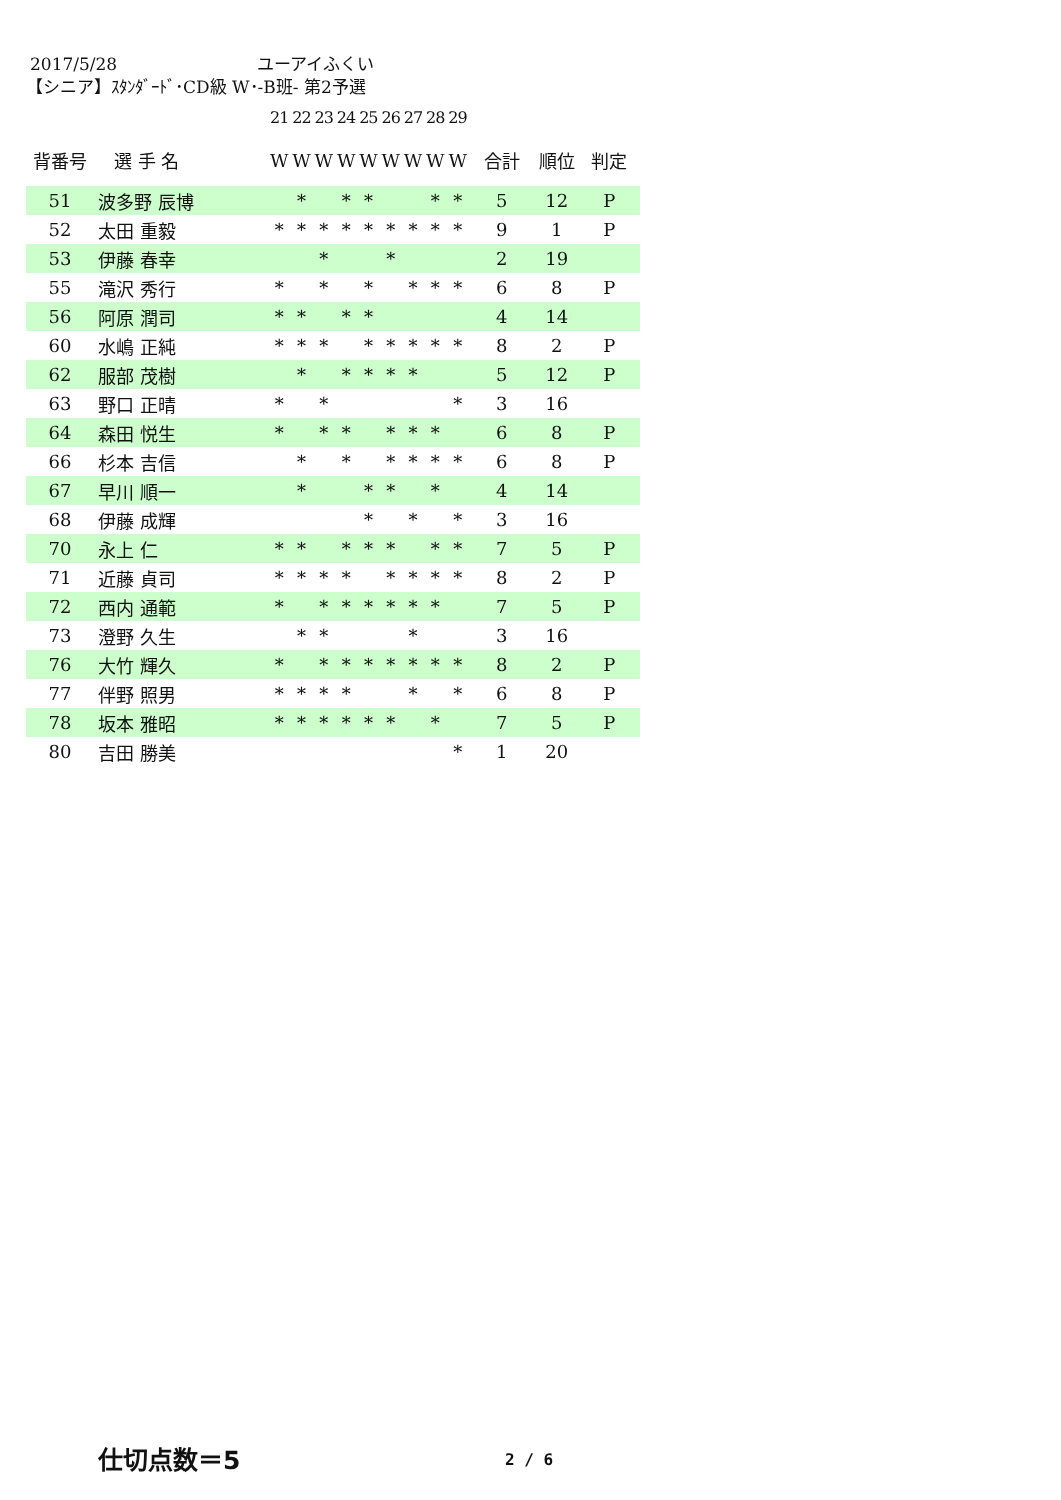2017/5/28 ユーアイふくい
【シニア】ｽﾀﾝﾀﾞｰﾄﾞ･CD級 W･-B班- 第2予選
21 22 23 24 25 26 27 28 29
| 背番号 | 選 手 名 | W | W | W | W | W | W | W | W | W | 合計 | 順位 | 判定 |
| --- | --- | --- | --- | --- | --- | --- | --- | --- | --- | --- | --- | --- | --- |
| 51 | 波多野 辰博 | | * | | * | * | | | * | * | 5 | 12 | P |
| 52 | 太田 重毅 | * | * | * | * | * | * | * | * | * | 9 | 1 | P |
| 53 | 伊藤 春幸 | | | * | | | * | | | | 2 | 19 | |
| 55 | 滝沢 秀行 | * | | * | | * | | * | * | * | 6 | 8 | P |
| 56 | 阿原 潤司 | * | * | | * | * | | | | | 4 | 14 | |
| 60 | 水嶋 正純 | * | * | * | | * | * | * | * | * | 8 | 2 | P |
| 62 | 服部 茂樹 | | * | | * | * | * | * | | | 5 | 12 | P |
| 63 | 野口 正晴 | * | | * | | | | | | * | 3 | 16 | |
| 64 | 森田 悦生 | * | | * | * | | * | * | * | | 6 | 8 | P |
| 66 | 杉本 吉信 | | * | | * | | * | * | * | * | 6 | 8 | P |
| 67 | 早川 順一 | | * | | | * | * | | * | | 4 | 14 | |
| 68 | 伊藤 成輝 | | | | | * | | * | | * | 3 | 16 | |
| 70 | 永上 仁 | * | * | | * | * | * | | * | * | 7 | 5 | P |
| 71 | 近藤 貞司 | * | * | * | * | | * | * | * | * | 8 | 2 | P |
| 72 | 西内 通範 | * | | * | * | * | * | * | * | | 7 | 5 | P |
| 73 | 澄野 久生 | | * | * | | | | * | | | 3 | 16 | |
| 76 | 大竹 輝久 | * | | * | * | * | * | * | * | * | 8 | 2 | P |
| 77 | 伴野 照男 | * | * | * | * | | | * | | * | 6 | 8 | P |
| 78 | 坂本 雅昭 | * | * | * | * | * | * | | * | | 7 | 5 | P |
| 80 | 吉田 勝美 | | | | | | | | | * | 1 | 20 | |
仕切点数＝5 2 / 6